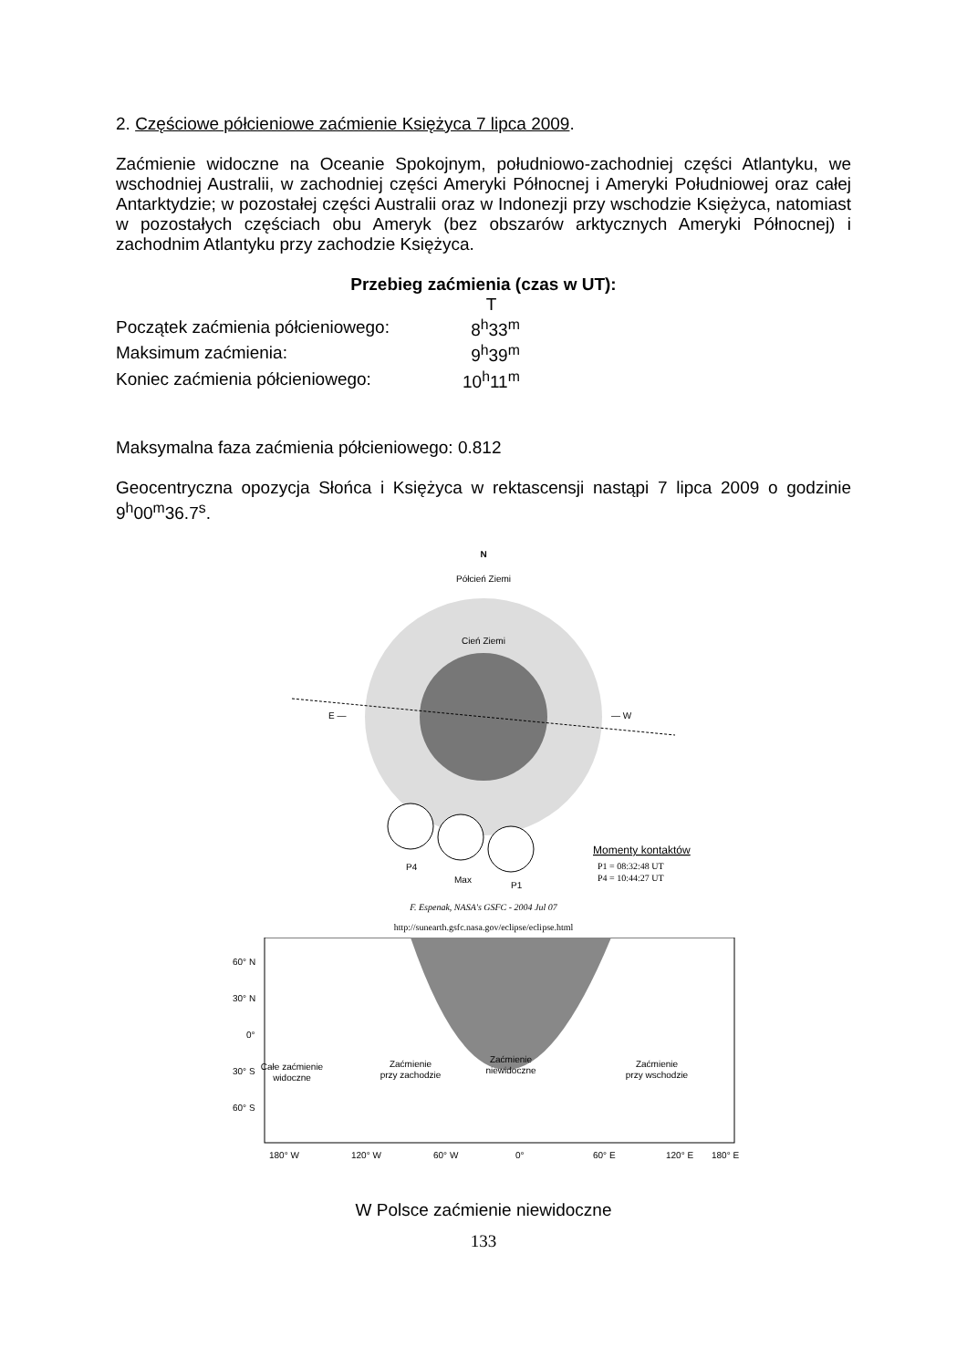2. Częściowe półcieniowe zaćmienie Księżyca 7 lipca 2009.
Zaćmienie widoczne na Oceanie Spokojnym, południowo-zachodniej części Atlantyku, we wschodniej Australii, w zachodniej części Ameryki Północnej i Ameryki Południowej oraz całej Antarktydzie; w pozostałej części Australii oraz w Indonezji przy wschodzie Księżyca, natomiast w pozostałych częściach obu Ameryk (bez obszarów arktycznych Ameryki Północnej) i zachodnim Atlantyku przy zachodzie Księżyca.
Przebieg zaćmienia (czas w UT):
| | T |
| Początek zaćmienia półcieniowego: | 8<sup>h</sup>33<sup>m</sup> |
| Maksimum zaćmienia: | 9<sup>h</sup>39<sup>m</sup> |
| Koniec zaćmienia półcieniowego: | 10<sup>h</sup>11<sup>m</sup> |
Maksymalna faza zaćmienia półcieniowego: 0.812
Geocentryczna opozycja Słońca i Księżyca w rektascensji nastąpi 7 lipca 2009 o godzinie 9<sup>h</sup>00<sup>m</sup>36.7<sup>s</sup>.
N
Półcień Ziemi
Cień Ziemi
E —
— W
P4
Max
P1
Momenty kontaktów
P1 = 08:32:48 UT
P4 = 10:44:27 UT
F. Espenak, NASA's GSFC - 2004 Jul 07
http://sunearth.gsfc.nasa.gov/eclipse/eclipse.html
60° N
30° N
0°
30° S
60° S
Całe zaćmienie
widoczne
Zaćmienie
przy zachodzie
Zaćmienie
niewidoczne
Zaćmienie
przy wschodzie
180° W
120° W
60° W
0°
60° E
120° E
180° E
W Polsce zaćmienie niewidoczne
133